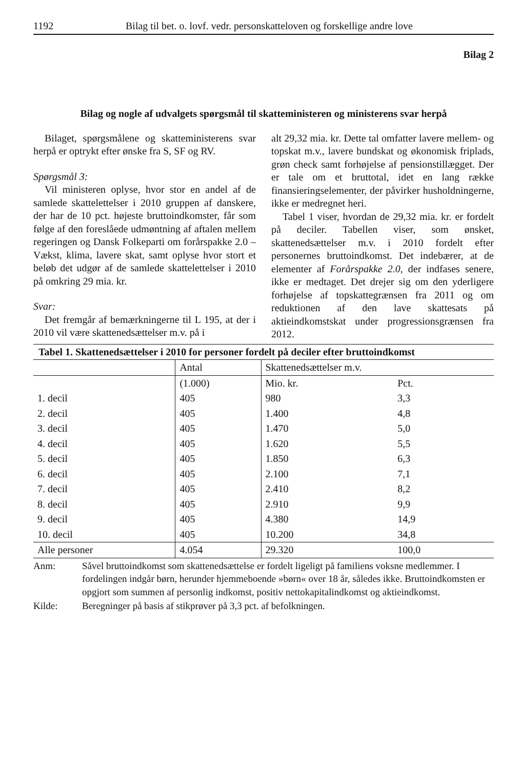1192 Bilag til bet. o. lovf. vedr. personskatteloven og forskellige andre love
Bilag 2
Bilag og nogle af udvalgets spørgsmål til skatteministeren og ministerens svar herpå
Bilaget, spørgsmålene og skatteministerens svar herpå er optrykt efter ønske fra S, SF og RV.
Spørgsmål 3:
Vil ministeren oplyse, hvor stor en andel af de samlede skattelettelser i 2010 gruppen af danskere, der har de 10 pct. højeste bruttoindkomster, får som følge af den foreslåede udmøntning af aftalen mellem regeringen og Dansk Folkeparti om forårspakke 2.0 – Vækst, klima, lavere skat, samt oplyse hvor stort et beløb det udgør af de samlede skattelettelser i 2010 på omkring 29 mia. kr.
Svar:
Det fremgår af bemærkningerne til L 195, at der i 2010 vil være skattenedsættelser m.v. på i
alt 29,32 mia. kr. Dette tal omfatter lavere mellem- og topskat m.v., lavere bundskat og økonomisk friplads, grøn check samt forhøjelse af pensionstillægget. Der er tale om et bruttotal, idet en lang række finansieringselementer, der påvirker husholdningerne, ikke er medregnet heri.
Tabel 1 viser, hvordan de 29,32 mia. kr. er fordelt på deciler. Tabellen viser, som ønsket, skattenedsættelser m.v. i 2010 fordelt efter personernes bruttoindkomst. Det indebærer, at de elementer af Forårspakke 2.0, der indfases senere, ikke er medtaget. Det drejer sig om den yderligere forhøjelse af topskattegrænsen fra 2011 og om reduktionen af den lave skattesats på aktieindkomstskat under progressionsgrænsen fra 2012.
Tabel 1. Skattenedsættelser i 2010 for personer fordelt på deciler efter bruttoindkomst
| | Antal | Skattenedsættelser m.v. | |
| --- | --- | --- | --- |
| | (1.000) | Mio. kr. | Pct. |
| 1. decil | 405 | 980 | 3,3 |
| 2. decil | 405 | 1.400 | 4,8 |
| 3. decil | 405 | 1.470 | 5,0 |
| 4. decil | 405 | 1.620 | 5,5 |
| 5. decil | 405 | 1.850 | 6,3 |
| 6. decil | 405 | 2.100 | 7,1 |
| 7. decil | 405 | 2.410 | 8,2 |
| 8. decil | 405 | 2.910 | 9,9 |
| 9. decil | 405 | 4.380 | 14,9 |
| 10. decil | 405 | 10.200 | 34,8 |
| Alle personer | 4.054 | 29.320 | 100,0 |
Anm: Såvel bruttoindkomst som skattenedsættelse er fordelt ligeligt på familiens voksne medlemmer. I fordelingen indgår børn, herunder hjemmeboende »børn« over 18 år, således ikke. Bruttoindkomsten er opgjort som summen af personlig indkomst, positiv nettokapitalindkomst og aktieindkomst.
Kilde: Beregninger på basis af stikprøver på 3,3 pct. af befolkningen.